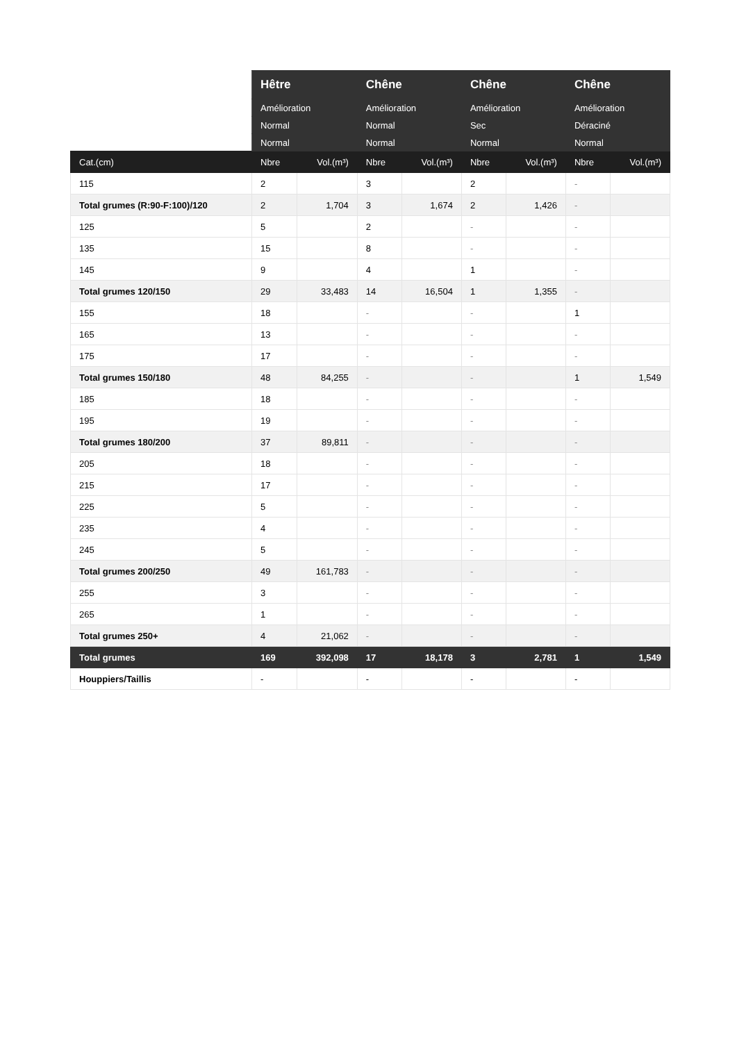| | Hêtre | | Chêne | | Chêne | | Chêne | |
| --- | --- | --- | --- | --- | --- | --- | --- | --- |
| | Amélioration | | Amélioration | | Amélioration | | Amélioration | |
| | Normal | | Normal | | Sec | | Déraciné | |
| | Normal | | Normal | | Normal | | Normal | |
| Cat.(cm) | Nbre | Vol.(m³) | Nbre | Vol.(m³) | Nbre | Vol.(m³) | Nbre | Vol.(m³) |
| 115 | 2 | | 3 | | 2 | | - | |
| Total grumes (R:90-F:100)/120 | 2 | 1,704 | 3 | 1,674 | 2 | 1,426 | - | |
| 125 | 5 | | 2 | | - | | - | |
| 135 | 15 | | 8 | | - | | - | |
| 145 | 9 | | 4 | | 1 | | - | |
| Total grumes 120/150 | 29 | 33,483 | 14 | 16,504 | 1 | 1,355 | - | |
| 155 | 18 | | - | | - | | 1 | |
| 165 | 13 | | - | | - | | - | |
| 175 | 17 | | - | | - | | - | |
| Total grumes 150/180 | 48 | 84,255 | - | | - | | 1 | 1,549 |
| 185 | 18 | | - | | - | | - | |
| 195 | 19 | | - | | - | | - | |
| Total grumes 180/200 | 37 | 89,811 | - | | - | | - | |
| 205 | 18 | | - | | - | | - | |
| 215 | 17 | | - | | - | | - | |
| 225 | 5 | | - | | - | | - | |
| 235 | 4 | | - | | - | | - | |
| 245 | 5 | | - | | - | | - | |
| Total grumes 200/250 | 49 | 161,783 | - | | - | | - | |
| 255 | 3 | | - | | - | | - | |
| 265 | 1 | | - | | - | | - | |
| Total grumes 250+ | 4 | 21,062 | - | | - | | - | |
| Total grumes | 169 | 392,098 | 17 | 18,178 | 3 | 2,781 | 1 | 1,549 |
| Houppiers/Taillis | - | | - | | - | | - | |